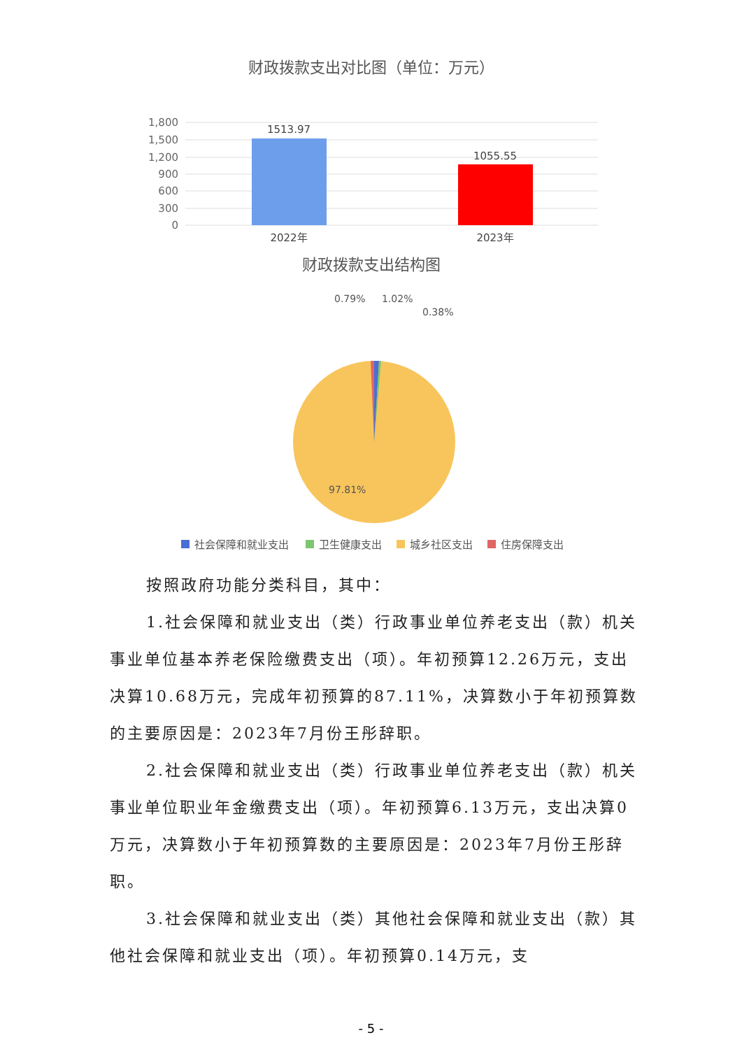财政拨款支出对比图（单位：万元）
1,800
1,500
1,200
900
600
300
0
1513.97
1055.55
2022年
2023年
财政拨款支出结构图
0.79%
1.02%
0.38%
97.81%
社会保障和就业支出
卫生健康支出
城乡社区支出
住房保障支出
按照政府功能分类科目，其中：
1.社会保障和就业支出（类）行政事业单位养老支出（款）机关事业单位基本养老保险缴费支出（项）。年初预算12.26万元，支出决算10.68万元，完成年初预算的87.11%，决算数小于年初预算数的主要原因是：2023年7月份王彤辞职。
2.社会保障和就业支出（类）行政事业单位养老支出（款）机关事业单位职业年金缴费支出（项）。年初预算6.13万元，支出决算0万元，决算数小于年初预算数的主要原因是：2023年7月份王彤辞职。
3.社会保障和就业支出（类）其他社会保障和就业支出（款）其他社会保障和就业支出（项）。年初预算0.14万元，支
- 5 -